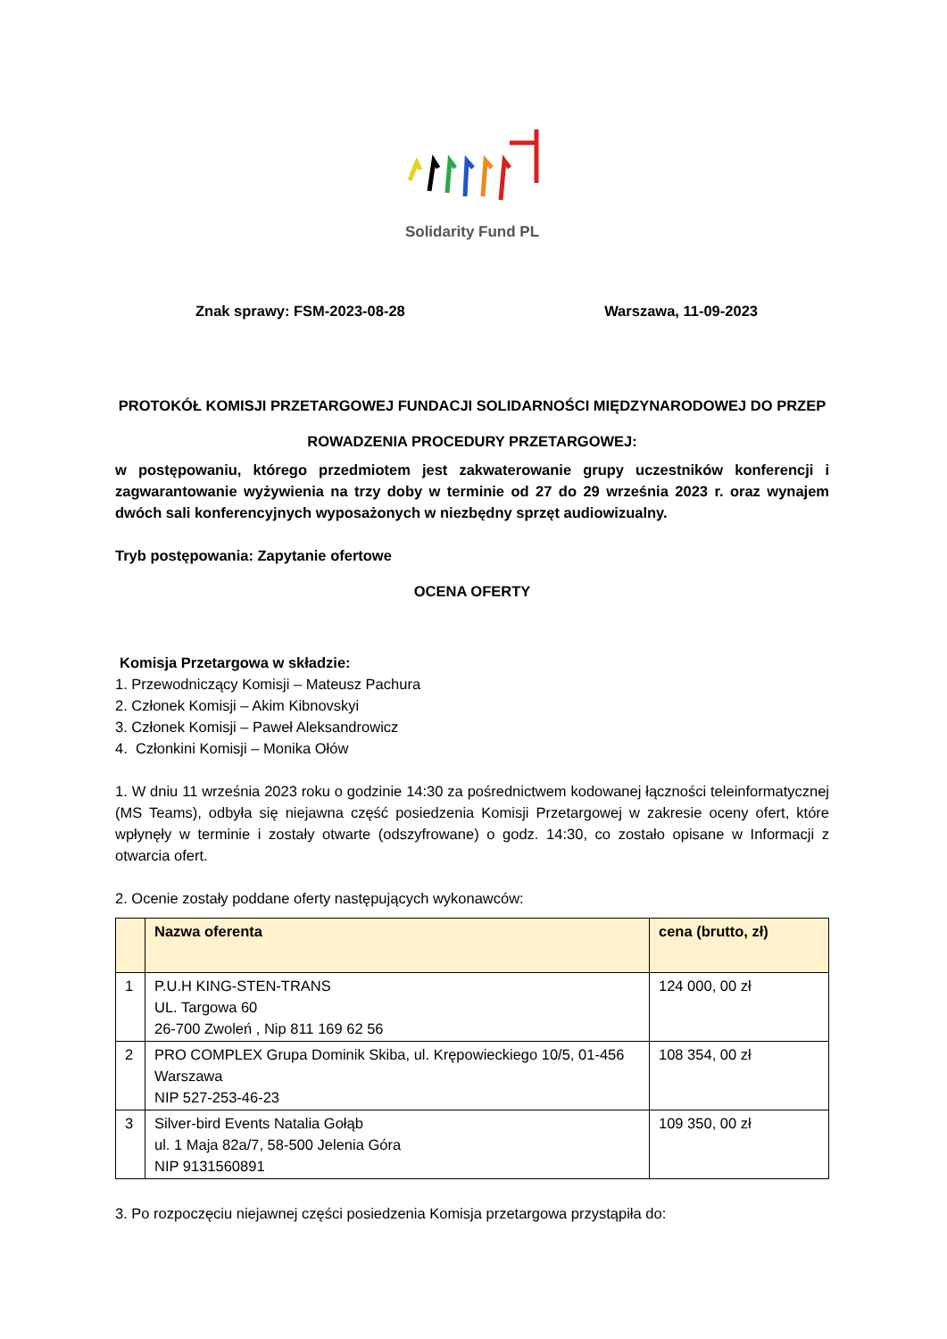Solidarity Fund PL
Znak sprawy: FSM-2023-08-28 Warszawa, 11-09-2023
PROTOKÓŁ KOMISJI PRZETARGOWEJ FUNDACJI SOLIDARNOŚCI MIĘDZYNARODOWEJ DO PRZEP
ROWADZENIA PROCEDURY PRZETARGOWEJ:
w postępowaniu, którego przedmiotem jest zakwaterowanie grupy uczestników konferencji i zagwarantowanie wyżywienia na trzy doby w terminie od 27 do 29 września 2023 r. oraz wynajem dwóch sali konferencyjnych wyposażonych w niezbędny sprzęt audiowizualny.
Tryb postępowania: Zapytanie ofertowe
OCENA OFERTY
Komisja Przetargowa w składzie:
1. Przewodniczący Komisji – Mateusz Pachura
2. Członek Komisji – Akim Kibnovskyi
3. Członek Komisji – Paweł Aleksandrowicz
4. Członkini Komisji – Monika Ołów
1. W dniu 11 września 2023 roku o godzinie 14:30 za pośrednictwem kodowanej łączności teleinformatycznej (MS Teams), odbyła się niejawna część posiedzenia Komisji Przetargowej w zakresie oceny ofert, które wpłynęły w terminie i zostały otwarte (odszyfrowane) o godz. 14:30, co zostało opisane w Informacji z otwarcia ofert.
2. Ocenie zostały poddane oferty następujących wykonawców:
| | Nazwa oferenta | cena (brutto, zł) |
| --- | --- | --- |
| 1 | P.U.H KING-STEN-TRANS UL. Targowa 60 26-700 Zwoleń , Nip 811 169 62 56 | 124 000, 00 zł |
| 2 | PRO COMPLEX Grupa Dominik Skiba, ul. Krępowieckiego 10/5, 01-456 Warszawa NIP 527-253-46-23 | 108 354, 00 zł |
| 3 | Silver-bird Events Natalia Gołąb ul. 1 Maja 82a/7, 58-500 Jelenia Góra NIP 9131560891 | 109 350, 00 zł |
3. Po rozpoczęciu niejawnej części posiedzenia Komisja przetargowa przystąpiła do: